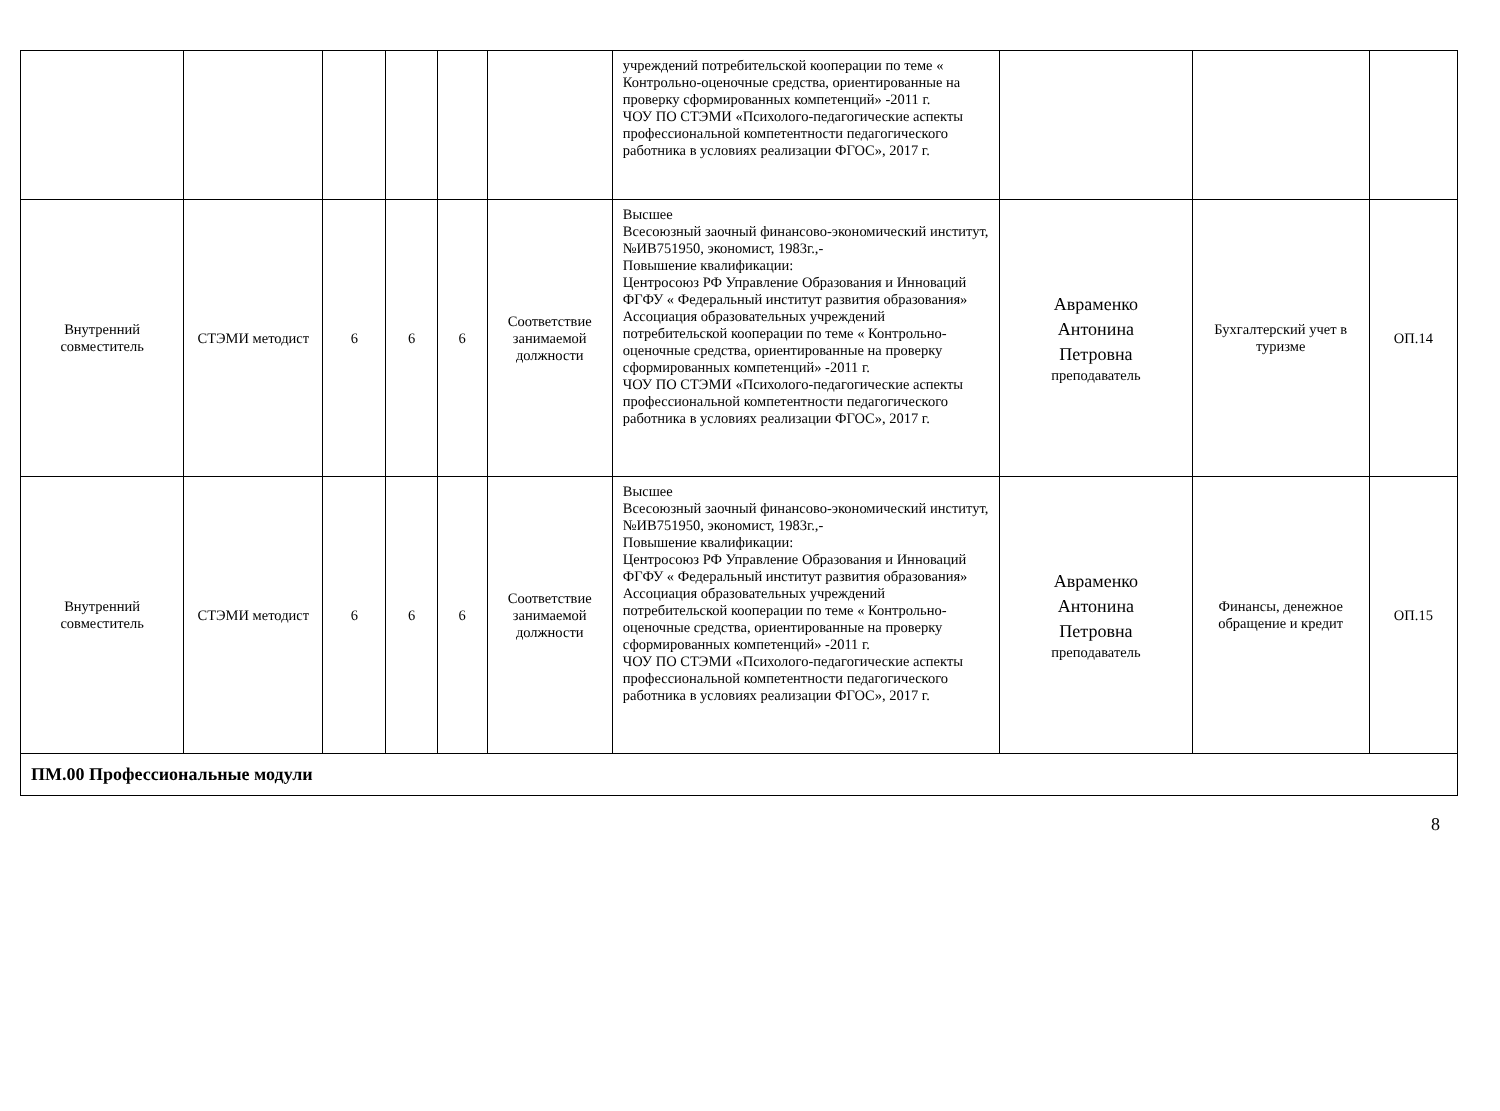| | | | | | | учреждений потребительской кооперации по теме « Контрольно-оценочные средства, ориентированные на проверку сформированных компетенций» -2011 г. ЧОУ ПО СТЭМИ «Психолого-педагогические аспекты профессиональной компетентности педагогического работника в условиях реализации ФГОС», 2017 г. | | | |
| Внутренний совместитель | СТЭМИ методист | 6 | 6 | 6 | Соответствие занимаемой должности | Высшее Всесоюзный заочный финансово-экономический институт, №ИВ751950, экономист, 1983г.,- Повышение квалификации: Центросоюз РФ Управление Образования и Инноваций ФГФУ « Федеральный институт развития образования» Ассоциация образовательных учреждений потребительской кооперации по теме « Контрольно-оценочные средства, ориентированные на проверку сформированных компетенций» -2011 г. ЧОУ ПО СТЭМИ «Психолого-педагогические аспекты профессиональной компетентности педагогического работника в условиях реализации ФГОС», 2017 г. | Авраменко Антонина Петровна преподаватель | Бухгалтерский учет в туризме | ОП.14 |
| Внутренний совместитель | СТЭМИ методист | 6 | 6 | 6 | Соответствие занимаемой должности | Высшее Всесоюзный заочный финансово-экономический институт, №ИВ751950, экономист, 1983г.,- Повышение квалификации: Центросоюз РФ Управление Образования и Инноваций ФГФУ « Федеральный институт развития образования» Ассоциация образовательных учреждений потребительской кооперации по теме « Контрольно-оценочные средства, ориентированные на проверку сформированных компетенций» -2011 г. ЧОУ ПО СТЭМИ «Психолого-педагогические аспекты профессиональной компетентности педагогического работника в условиях реализации ФГОС», 2017 г. | Авраменко Антонина Петровна преподаватель | Финансы, денежное обращение и кредит | ОП.15 |
| ПМ.00 Профессиональные модули | | | | | | | | | |
8